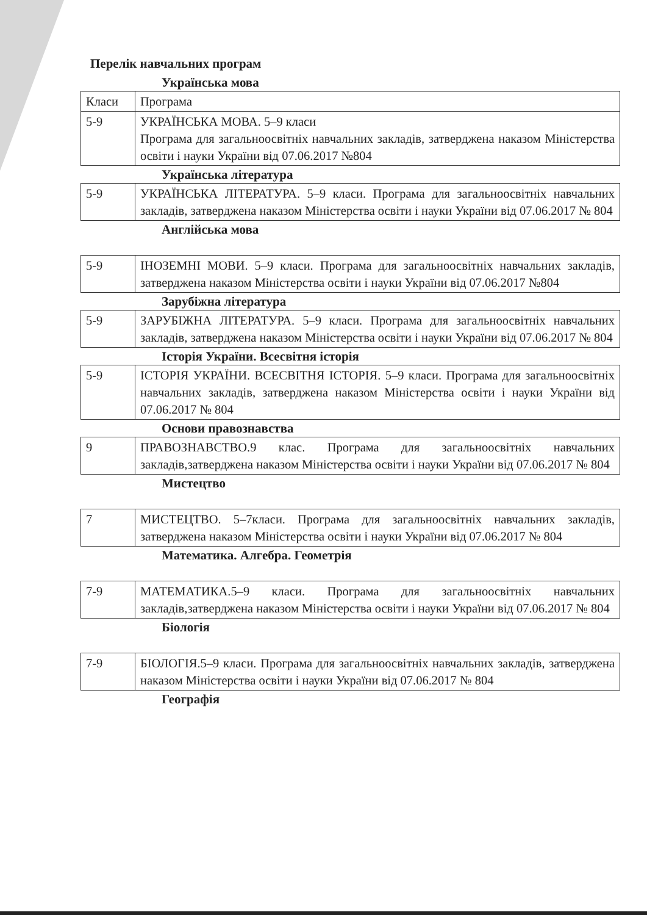Перелік навчальних програм
Українська мова
| Класи | Програма |
| 5-9 | УКРАЇНСЬКА МОВА. 5–9 класи Програма для загальноосвітніх навчальних закладів, затверджена наказом Міністерства освіти і науки України від 07.06.2017 №804 |
Українська література
| 5-9 | УКРАЇНСЬКА ЛІТЕРАТУРА. 5–9 класи. Програма для загальноосвітніх навчальних закладів, затверджена наказом Міністерства освіти і науки України від 07.06.2017 № 804 |
Англійська мова
| 5-9 | ІНОЗЕМНІ МОВИ. 5–9 класи. Програма для загальноосвітніх навчальних закладів, затверджена наказом Міністерства освіти і науки України від 07.06.2017 №804 |
Зарубіжна література
| 5-9 | ЗАРУБІЖНА ЛІТЕРАТУРА. 5–9 класи. Програма для загальноосвітніх навчальних закладів, затверджена наказом Міністерства освіти і науки України від 07.06.2017 № 804 |
Історія України. Всесвітня історія
| 5-9 | ІСТОРІЯ УКРАЇНИ. ВСЕСВІТНЯ ІСТОРІЯ. 5–9 класи. Програма для загальноосвітніх навчальних закладів, затверджена наказом Міністерства освіти і науки України від 07.06.2017 № 804 |
Основи правознавства
| 9 | ПРАВОЗНАВСТВО.9 клас. Програма для загальноосвітніх навчальних закладів,затверджена наказом Міністерства освіти і науки України від 07.06.2017 № 804 |
Мистецтво
| 7 | МИСТЕЦТВО. 5–7класи. Програма для загальноосвітніх навчальних закладів, затверджена наказом Міністерства освіти і науки України від 07.06.2017 № 804 |
Математика. Алгебра. Геометрія
| 7-9 | МАТЕМАТИКА.5–9 класи. Програма для загальноосвітніх навчальних закладів,затверджена наказом Міністерства освіти і науки України від 07.06.2017 № 804 |
Біологія
| 7-9 | БІОЛОГІЯ.5–9 класи. Програма для загальноосвітніх навчальних закладів, затверджена наказом Міністерства освіти і науки України від 07.06.2017 № 804 |
Географія